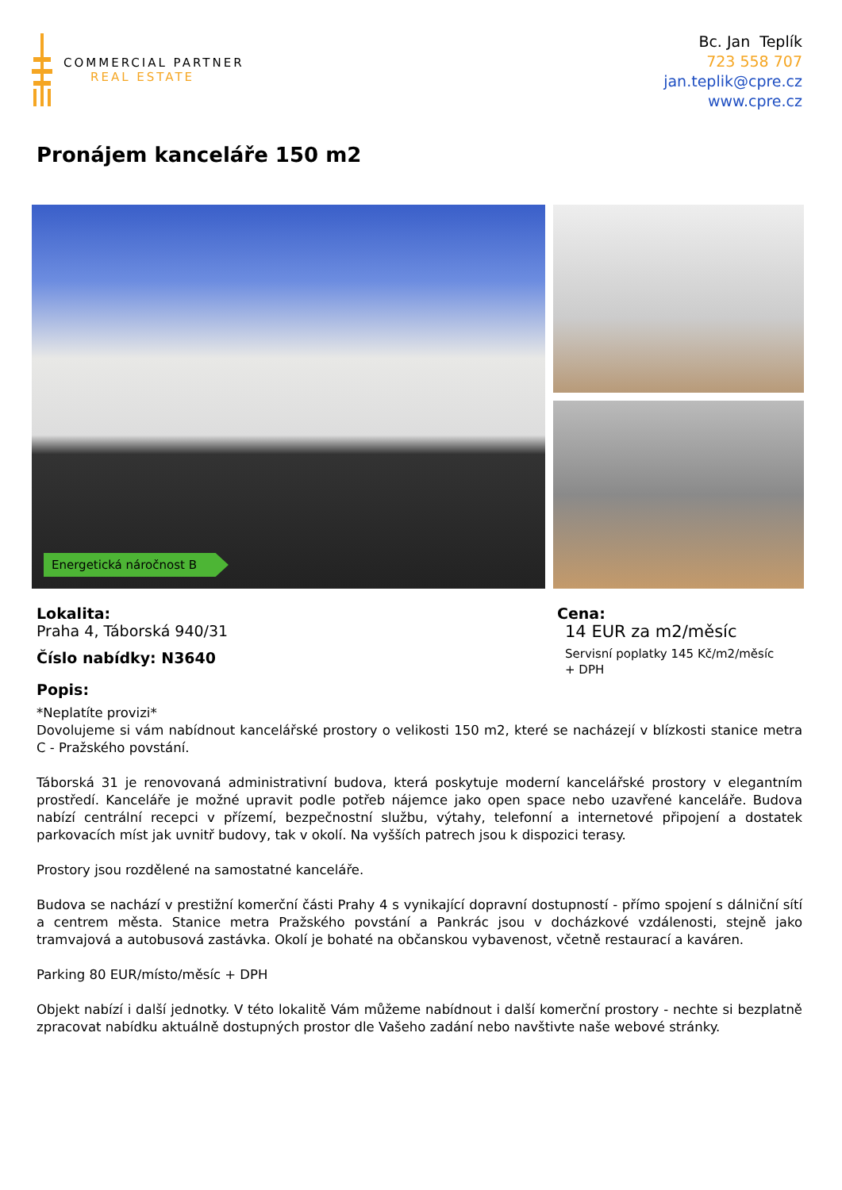COMMERCIAL PARTNER
REAL ESTATE
Bc. Jan Teplík
723 558 707
jan.teplik@cpre.cz
www.cpre.cz
Pronájem kanceláře 150 m2
Energetická náročnost B
Lokalita:
Praha 4, Táborská 940/31
Číslo nabídky: N3640
Popis:
Cena:
14 EUR za m2/měsíc
Servisní poplatky 145 Kč/m2/měsíc
+ DPH
*Neplatíte provizi*
Dovolujeme si vám nabídnout kancelářské prostory o velikosti 150 m2, které se nacházejí v blízkosti stanice metra C - Pražského povstání.
Táborská 31 je renovovaná administrativní budova, která poskytuje moderní kancelářské prostory v elegantním prostředí. Kanceláře je možné upravit podle potřeb nájemce jako open space nebo uzavřené kanceláře. Budova nabízí centrální recepci v přízemí, bezpečnostní službu, výtahy, telefonní a internetové připojení a dostatek parkovacích míst jak uvnitř budovy, tak v okolí. Na vyšších patrech jsou k dispozici terasy.
Prostory jsou rozdělené na samostatné kanceláře.
Budova se nachází v prestižní komerční části Prahy 4 s vynikající dopravní dostupností - přímo spojení s dálniční sítí a centrem města. Stanice metra Pražského povstání a Pankrác jsou v docházkové vzdálenosti, stejně jako tramvajová a autobusová zastávka. Okolí je bohaté na občanskou vybavenost, včetně restaurací a kaváren.
Parking 80 EUR/místo/měsíc + DPH
Objekt nabízí i další jednotky. V této lokalitě Vám můžeme nabídnout i další komerční prostory - nechte si bezplatně zpracovat nabídku aktuálně dostupných prostor dle Vašeho zadání nebo navštivte naše webové stránky.